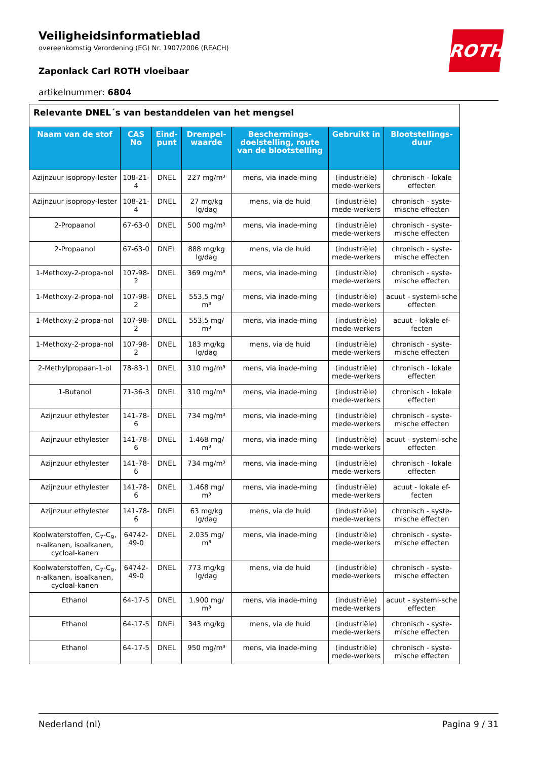ROTH
Veiligheidsinformatieblad
overeenkomstig Verordening (EG) Nr. 1907/2006 (REACH)
Zaponlack Carl ROTH vloeibaar
artikelnummer: 6804
| Relevante DNEL´s van bestanddelen van het mengsel | | | | | | |
| --- | --- | --- | --- | --- | --- | --- |
| Naam van de stof | CAS No | Eind-punt | Drempel-waarde | Beschermings-doelstelling, route van de blootstelling | Gebruikt in | Blootstellings-duur |
| Azijnzuur isopropy-lester | 108-21-4 | DNEL | 227 mg/m³ | mens, via inade-ming | (industriële) mede-werkers | chronisch - lokale effecten |
| Azijnzuur isopropy-lester | 108-21-4 | DNEL | 27 mg/kg lg/dag | mens, via de huid | (industriële) mede-werkers | chronisch - syste-mische effecten |
| 2-Propaanol | 67-63-0 | DNEL | 500 mg/m³ | mens, via inade-ming | (industriële) mede-werkers | chronisch - syste-mische effecten |
| 2-Propaanol | 67-63-0 | DNEL | 888 mg/kg lg/dag | mens, via de huid | (industriële) mede-werkers | chronisch - syste-mische effecten |
| 1-Methoxy-2-propa-nol | 107-98-2 | DNEL | 369 mg/m³ | mens, via inade-ming | (industriële) mede-werkers | chronisch - syste-mische effecten |
| 1-Methoxy-2-propa-nol | 107-98-2 | DNEL | 553,5 mg/ m³ | mens, via inade-ming | (industriële) mede-werkers | acuut - systemi-sche effecten |
| 1-Methoxy-2-propa-nol | 107-98-2 | DNEL | 553,5 mg/ m³ | mens, via inade-ming | (industriële) mede-werkers | acuut - lokale ef-fecten |
| 1-Methoxy-2-propa-nol | 107-98-2 | DNEL | 183 mg/kg lg/dag | mens, via de huid | (industriële) mede-werkers | chronisch - syste-mische effecten |
| 2-Methylpropaan-1-ol | 78-83-1 | DNEL | 310 mg/m³ | mens, via inade-ming | (industriële) mede-werkers | chronisch - lokale effecten |
| 1-Butanol | 71-36-3 | DNEL | 310 mg/m³ | mens, via inade-ming | (industriële) mede-werkers | chronisch - lokale effecten |
| Azijnzuur ethylester | 141-78-6 | DNEL | 734 mg/m³ | mens, via inade-ming | (industriële) mede-werkers | chronisch - syste-mische effecten |
| Azijnzuur ethylester | 141-78-6 | DNEL | 1.468 mg/ m³ | mens, via inade-ming | (industriële) mede-werkers | acuut - systemi-sche effecten |
| Azijnzuur ethylester | 141-78-6 | DNEL | 734 mg/m³ | mens, via inade-ming | (industriële) mede-werkers | chronisch - lokale effecten |
| Azijnzuur ethylester | 141-78-6 | DNEL | 1.468 mg/ m³ | mens, via inade-ming | (industriële) mede-werkers | acuut - lokale ef-fecten |
| Azijnzuur ethylester | 141-78-6 | DNEL | 63 mg/kg lg/dag | mens, via de huid | (industriële) mede-werkers | chronisch - syste-mische effecten |
| Koolwaterstoffen, C<sub>7</sub>-C<sub>9</sub>, n-alkanen, isoalkanen, cycloal-kanen | 64742-49-0 | DNEL | 2.035 mg/ m³ | mens, via inade-ming | (industriële) mede-werkers | chronisch - syste-mische effecten |
| Koolwaterstoffen, C<sub>7</sub>-C<sub>9</sub>, n-alkanen, isoalkanen, cycloal-kanen | 64742-49-0 | DNEL | 773 mg/kg lg/dag | mens, via de huid | (industriële) mede-werkers | chronisch - syste-mische effecten |
| Ethanol | 64-17-5 | DNEL | 1.900 mg/ m³ | mens, via inade-ming | (industriële) mede-werkers | acuut - systemi-sche effecten |
| Ethanol | 64-17-5 | DNEL | 343 mg/kg | mens, via de huid | (industriële) mede-werkers | chronisch - syste-mische effecten |
| Ethanol | 64-17-5 | DNEL | 950 mg/m³ | mens, via inade-ming | (industriële) mede-werkers | chronisch - syste-mische effecten |
Nederland (nl) Pagina 9 / 31